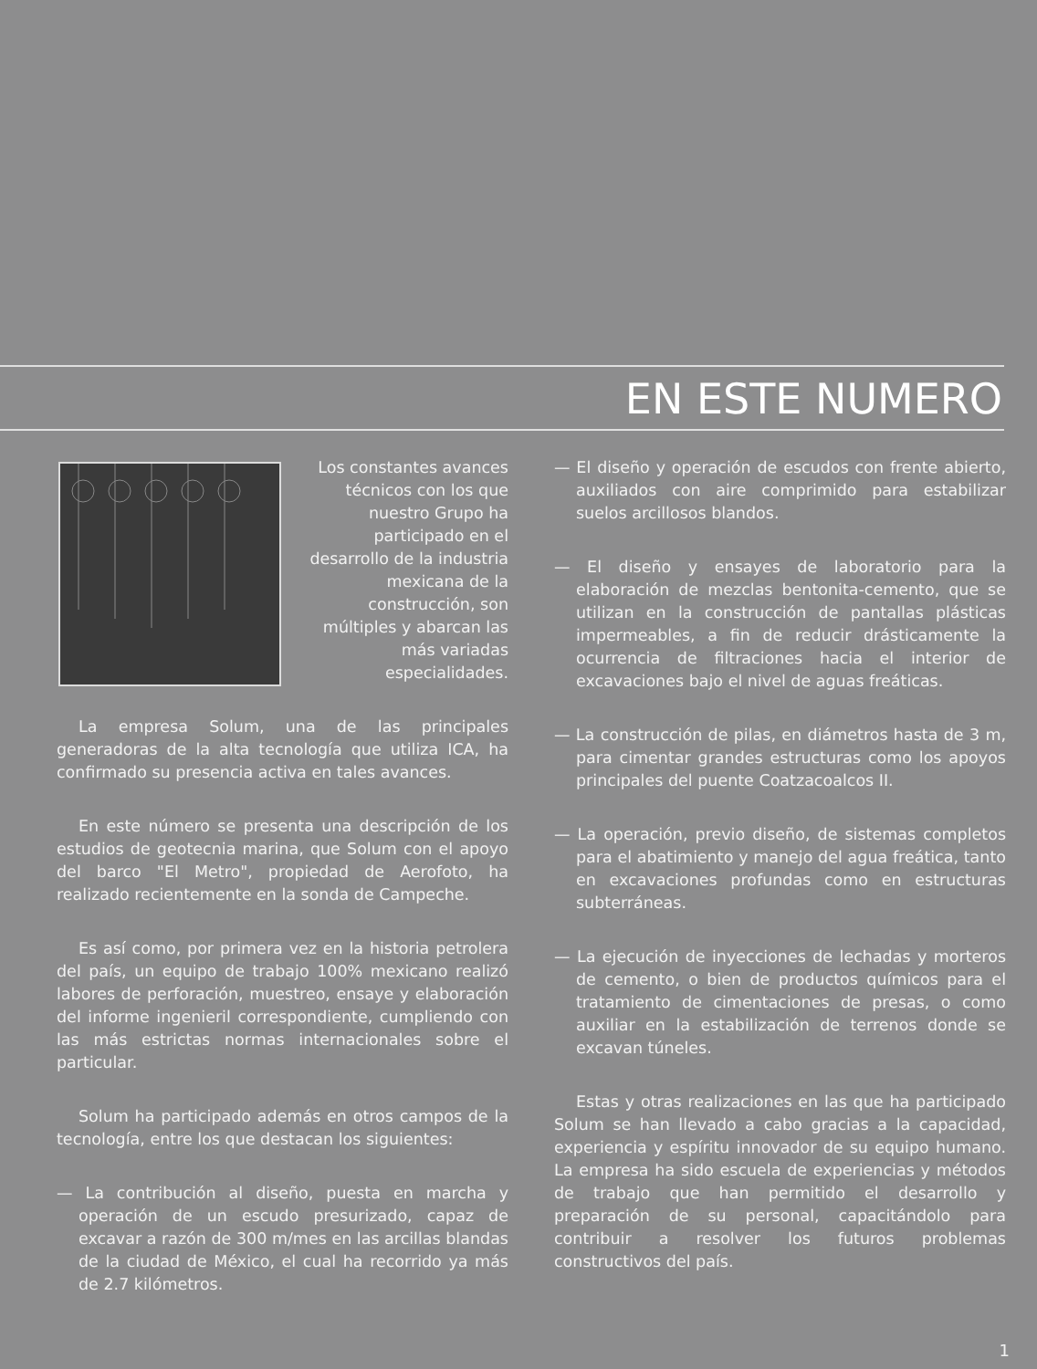EN ESTE NUMERO
Los constantes avances técnicos con los que nuestro Grupo ha participado en el desarrollo de la industria mexicana de la construcción, son múltiples y abarcan las más variadas especialidades.
La empresa Solum, una de las principales generadoras de la alta tecnología que utiliza ICA, ha confirmado su presencia activa en tales avances.
En este número se presenta una descripción de los estudios de geotecnia marina, que Solum con el apoyo del barco "El Metro", propiedad de Aerofoto, ha realizado recientemente en la sonda de Campeche.
Es así como, por primera vez en la historia petrolera del país, un equipo de trabajo 100% mexicano realizó labores de perforación, muestreo, ensaye y elaboración del informe ingenieril correspondiente, cumpliendo con las más estrictas normas internacionales sobre el particular.
Solum ha participado además en otros campos de la tecnología, entre los que destacan los siguientes:
— La contribución al diseño, puesta en marcha y operación de un escudo presurizado, capaz de excavar a razón de 300 m/mes en las arcillas blandas de la ciudad de México, el cual ha recorrido ya más de 2.7 kilómetros.
— El diseño y operación de escudos con frente abierto, auxiliados con aire comprimido para estabilizar suelos arcillosos blandos.
— El diseño y ensayes de laboratorio para la elaboración de mezclas bentonita-cemento, que se utilizan en la construcción de pantallas plásticas impermeables, a fin de reducir drásticamente la ocurrencia de filtraciones hacia el interior de excavaciones bajo el nivel de aguas freáticas.
— La construcción de pilas, en diámetros hasta de 3 m, para cimentar grandes estructuras como los apoyos principales del puente Coatzacoalcos II.
— La operación, previo diseño, de sistemas completos para el abatimiento y manejo del agua freática, tanto en excavaciones profundas como en estructuras subterráneas.
— La ejecución de inyecciones de lechadas y morteros de cemento, o bien de productos químicos para el tratamiento de cimentaciones de presas, o como auxiliar en la estabilización de terrenos donde se excavan túneles.
Estas y otras realizaciones en las que ha participado Solum se han llevado a cabo gracias a la capacidad, experiencia y espíritu innovador de su equipo humano. La empresa ha sido escuela de experiencias y métodos de trabajo que han permitido el desarrollo y preparación de su personal, capacitándolo para contribuir a resolver los futuros problemas constructivos del país.
1